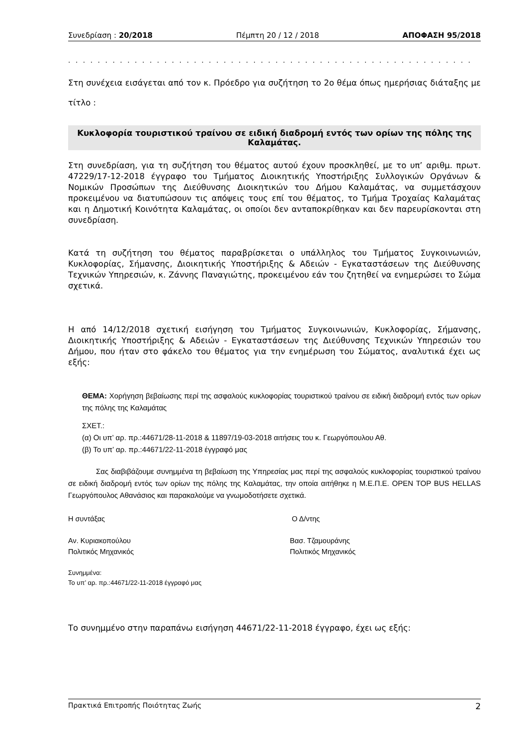Συνεδρίαση : 20/2018 Πέμπτη 20 / 12 / 2018 ΑΠΟΦΑΣΗ 95/2018
. . . . . . . . . . . . . . . . . . . . . . . . . . . . . . . . . . . . . . . . . . . . . . . . . . . . . . .
Στη συνέχεια εισάγεται από τον κ. Πρόεδρο για συζήτηση το 2ο θέμα όπως ημερήσιας διάταξης με τίτλο :
Κυκλοφορία τουριστικού τραίνου σε ειδική διαδρομή εντός των ορίων της πόλης της Καλαμάτας.
Στη συνεδρίαση, για τη συζήτηση του θέματος αυτού έχουν προσκληθεί, με το υπ’ αριθμ. πρωτ. 47229/17-12-2018 έγγραφο του Τμήματος Διοικητικής Υποστήριξης Συλλογικών Οργάνων & Νομικών Προσώπων της Διεύθυνσης Διοικητικών του Δήμου Καλαμάτας, να συμμετάσχουν προκειμένου να διατυπώσουν τις απόψεις τους επί του θέματος, το Τμήμα Τροχαίας Καλαμάτας και η Δημοτική Κοινότητα Καλαμάτας, οι οποίοι δεν ανταποκρίθηκαν και δεν παρευρίσκονται στη συνεδρίαση.
Κατά τη συζήτηση του θέματος παραβρίσκεται ο υπάλληλος του Τμήματος Συγκοινωνιών, Κυκλοφορίας, Σήμανσης, Διοικητικής Υποστήριξης & Αδειών - Εγκαταστάσεων της Διεύθυνσης Τεχνικών Υπηρεσιών, κ. Ζάννης Παναγιώτης, προκειμένου εάν του ζητηθεί να ενημερώσει το Σώμα σχετικά.
Η από 14/12/2018 σχετική εισήγηση του Τμήματος Συγκοινωνιών, Κυκλοφορίας, Σήμανσης, Διοικητικής Υποστήριξης & Αδειών - Εγκαταστάσεων της Διεύθυνσης Τεχνικών Υπηρεσιών του Δήμου, που ήταν στο φάκελο του θέματος για την ενημέρωση του Σώματος, αναλυτικά έχει ως εξής:
ΘΕΜΑ: Χορήγηση βεβαίωσης περί της ασφαλούς κυκλοφορίας τουριστικού τραίνου σε ειδική διαδρομή εντός των ορίων της πόλης της Καλαμάτας
ΣΧΕΤ.:
(α) Οι υπ’ αρ. πρ.:44671/28-11-2018 & 11897/19-03-2018 αιτήσεις του κ. Γεωργόπουλου Αθ.
(β) Το υπ’ αρ. πρ.:44671/22-11-2018 έγγραφό μας
Σας διαβιβάζουμε συνημμένα τη βεβαίωση της Υπηρεσίας μας περί της ασφαλούς κυκλοφορίας τουριστικού τραίνου σε ειδική διαδρομή εντός των ορίων της πόλης της Καλαμάτας, την οποία αιτήθηκε η Μ.Ε.Π.Ε. OPEN TOP BUS HELLAS Γεωργόπουλος Αθανάσιος και παρακαλούμε να γνωμοδοτήσετε σχετικά.
Η συντάξας Ο Δ/ντης
Αν. Κυριακοπούλου
Πολιτικός Μηχανικός
Βασ. Τζαμουράνης
Πολιτικός Μηχανικός
Συνημμένα:
Το υπ’ αρ. πρ.:44671/22-11-2018 έγγραφό μας
Το συνημμένο στην παραπάνω εισήγηση 44671/22-11-2018 έγγραφο, έχει ως εξής:
Πρακτικά Επιτροπής Ποιότητας Ζωής 2